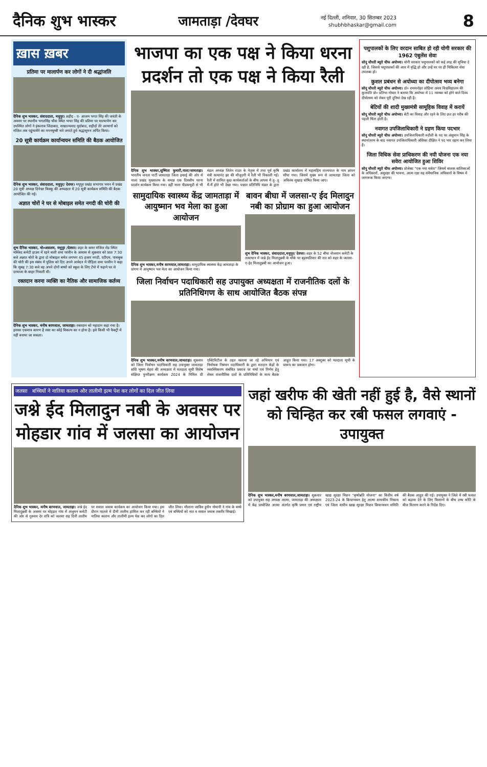दैनिक शुभ भास्कर
जामताड़ा /देवघर
नई दिल्ली, शनिवार, 30 सितम्बर 2023
shubhbhaskar@gmail.com
8
ख़ास ख़बर
प्रतिमा पर मालार्पण कर लोगों ने दी श्रद्धांजलि
दैनिक शुभ भास्कर, संवाददाता, मधुपुर। शहीद - ए- आजम भगत सिंह की जयंती के अवसर पर स्थानीय भगतसिंह चौक स्थित भगत सिंह की प्रतिमा पर माल्यार्पण कर उपस्थित लोगों ने इंकलाब जिंदाबाद, साम्राज्यवाद मुर्दाबाद, शहीदों तेरे अरमानों को मंजिल तक पहुंचायेंगे का गगनचुम्बी नारे लगाते हुये श्रद्धासुमन अर्पित किया।
20 सूत्री कार्यक्रम कार्यान्वयन समिति की बैठक आयोजित
दैनिक शुभ भास्कर, संवाददाता, मधुपुर/ देवघर। मधुपुर प्रखंड सभागार भवन में प्रखंड 20 सूत्री अध्यक्ष दिनेश्वर किस्कू की अध्यक्षता में 20 सूत्री कार्यक्रम समिति की बैठक आयोजित की गई।
अज्ञात चोरों ने घर से मोबाइल समेत नगदी की चोरी की
शुभ दैनिक भास्कर, मो०असलम, मधुपुर /देवघर। शहर के कमर मंजिल रोड स्थित मस्जिद कमेटी हाउस में रहने वाली शमा परवीन के आवास से शुक्रवार को प्रातः 7:30 बजे अज्ञात चोरों के द्वारा दो मोबाइल समेत लगभग 45 हजार नगदी, एटीएम, पासबुक की चोरी की इस संबंध में पुलिस को दिए अपने आवेदन में पीड़िता शमा परवीन ने कहा कि सुबह 7:30 बजे वह अपने दोनों बच्चों को स्कूल के लिए टेंपो में चढ़ाने घर से दरवाजा के बाहर निकली थी।
रक्तदान करना व्यक्ति का नैतिक और सामाजिक कर्तव्य
दैनिक शुभ भास्कर, मनीष बरणवाल, जामताड़ा। रक्तदान को महादान कहा गया है। इसका एकमात्र कारण है रक्त का कोई विकल्प का न होना है। इसे किसी भी फैक्ट्री में नहीं बनाया जा सकता।
भाजपा का एक पक्ष ने किया धरना प्रदर्शन तो एक पक्ष ने किया रैली
दैनिक शुभ भास्कर,सुष्मिता कुमारी,नाला/जामताड़ा। भारतीय जनता पार्टी जामताड़ा जिला इकाई की ओर से नाला प्रखंड मुख्यालय के समक्ष एक दिवसीय धरना प्रदर्शन कार्यक्रम किया गया। वहीं नाला पीडब्ल्यूडी से भी मंडल अध्यक्ष जितेन राउत के नेतृत्व में तथा पूर्व कृषि मंत्री सत्यानंद झा की मौजूदगी में रैली भी निकाली गई। रैली में शामिल कुछ कार्यकर्ताओं के बीच आपस में तू- तू मैं-मैं होते भी देखा गया। पश्चात प्रतिनिधि मंडल के द्वारा प्रखंड कार्यालय में महामहिम राज्यपाल के नाम ज्ञापन सौंपा गया। जिसमें मुख्य रूप से जामताड़ा जिला को अविलंब सुखाड़ घोषित किया जाए।
सामुदायिक स्वास्थ्य केंद्र जामताड़ा में आयुष्मान भव मेला का हुआ आयोजन
दैनिक शुभ भास्कर,मनीष बरणवाल,जामताड़ा। सामुदायिक स्वास्थ्य केंद्र जामताड़ा के प्रांगण में आयुष्मान भव मेला का आयोजन किया गया।
बावन बीघा में जलसा-ए ईद मिलादुन नबी का प्रोग्राम का हुआ आयोजन
शुभ दैनिक भास्कर, संवाददाता,मधुपुर/ देवघर। शहर के 52 बीघा नोजवान कमेटी के तत्वाधान में जश्ने ईद मिलादुन्नबी के मौके पर बृहस्पतिवार की रात को शहर के जलसा-ए-ईद मिलादुन्नबी का आयोजन हुआ।
जिला निर्वाचन पदाधिकारी सह उपायुक्त अध्यक्षता में राजनीतिक दलों के प्रतिनिधिगण के साथ आयोजित बैठक संपन्न
दैनिक शुभ भास्कर,मनीष बरणवाल,जामताड़ा। शुक्रवार को जिला निर्वाचन पदाधिकारी सह उपायुक्त जामताड़ा शशि भूषण मेहरा की अध्यक्षता में मतदाता सूची विशेष संक्षिप्त पुनरीक्षण कार्यक्रम 2024 के निमित्त प्री एक्टिविटीज के तहत चलाया जा रहे अभियान एवं निर्वाचक निबंधन पदाधिकारी के द्वारा मतदान केंद्रों के व्यवस्थिकरण संबंधित प्रस्ताव पर चर्चा एवं निर्णय हेतु लेकर राजनीतिक दलों के प्रतिनिधियों के साथ बैठक आहूत किया गया। 17 अक्टूबर को मतदाता सूची के प्रारूप का प्रकाशन होगा।
पशुपालकों के लिए वरदान साबित हो रही योगी सरकार की 1962 एंबुलेंस सेवा
सोनू चौधरी ब्यूरो चीफ अयोध्या। योगी सरकार पशुपालकों को कई तरह की सुविधा दे रही है, जिससे पशुपालकों की आय में वृद्धि हो और उन्हें घर पर ही चिकित्सा सेवा उपलब्ध हो।
कुशल प्रबंधन से अयोध्या का दीपोत्सव भव्य बनेगा
सोनू चौधरी ब्यूरो चीफ अयोध्या। डॉ० राममनोहर लोहिया अवध विश्वविद्यालय की कुलपति प्रो० प्रतिभा गोयल ने बताया कि अयोध्या में 11 नवम्बर को होने वाले दिव्य दीपोत्सव को लेकर पूरी दुनियां देख रही है।
बेटियों की शादी मुख्यमंत्री सामूहिक विवाह में करायें
सोनू चौधरी ब्यूरो चीफ अयोध्या। बेटी का विवाह और रहने के लिए छत हर गरीब की पहली चिंता होती है।
नवागत उपजिलाधिकारी ने ग्रहण किया पदभार
सोनू चौधरी ब्यूरो चीफ अयोध्या। उपजिलाधिकारी रुदौली के पद पर अंशुमान सिंह के स्थानांतरण के बाद नवागत उपजिलाधिकारी अंशिका दीक्षित ने पद भार ग्रहण कर लिया है।
जिला विधिक सेवा प्राधिकरण की नयी योजना एक नया सवेरा आयोजित हुआ शिविर
सोनू चौधरी ब्यूरो चीफ अयोध्या। प्रोजेक्ट "एक नया सवेरा" जिसमें बालक बालिकाओं के अधिकारों, असुरक्षा की भावना, आत्म रक्षा वह संवैधानिक अधिकारों के विषय में जागरूक किया जाएगा।
जलसा बच्चियों ने नातिया कलाम और तालीमी इल्म पेश कर लोगों का दिल जीत लिया
जश्ने ईद मिलादुन नबी के अवसर पर मोहडार गांव में जलसा का आयोजन
दैनिक शुभ भास्कर, मनीष बरणवाल, जामताड़ा। जश्ने ईद मिलादुन्नबी के अवसर पर मोहडार गांव में अंजुमन कमेटी की ओर से गुरुवार देर रात्रि को जलसा सह दिनी तालीम पर सवाल जवाब कार्यक्रम का आयोजन किया गया। इस दौरान मदरसे में दीनी तालीम हासिल कर रही बच्चियों ने नातिया कलाम और तालीमी इल्म पेश कर लोगों का दिल जीत लिया। मौलाना जाकिर हुसैन नोमानी ने गांव के बच्चे एवं बच्चियों को नात व सवाल जवाब तकरीर सिखाई।
जहां खरीफ की खेती नहीं हुई है, वैसे स्थानों को चिन्हित कर रबी फसल लगवाएं - उपायुक्त
दैनिक शुभ भास्कर,मनीष बरणवाल,जामताड़ा। शुक्रवार को उपायुक्त सह अध्यक्ष आत्मा, जामताड़ा की अध्यक्षता में केंद्र प्रायोजित आत्मा अंतर्गत कृषि प्रसार एवं राष्ट्रीय खाद्य सुरक्षा मिशन "कृषोन्नति योजना" का वित्तीय वर्ष 2023-24 के क्रियान्वयन हेतु आत्मा शासकीय निकाय एवं जिला स्तरीय खाद्य सुरक्षा मिशन क्रियान्वयन समिति की बैठक आहूत की गई। उपायुक्त ने जिले में रबी फसल को बढ़ावा देने के लिए किसानों के बीच उच्च कोटि के बीज वितरण करने के निर्देश दिए।